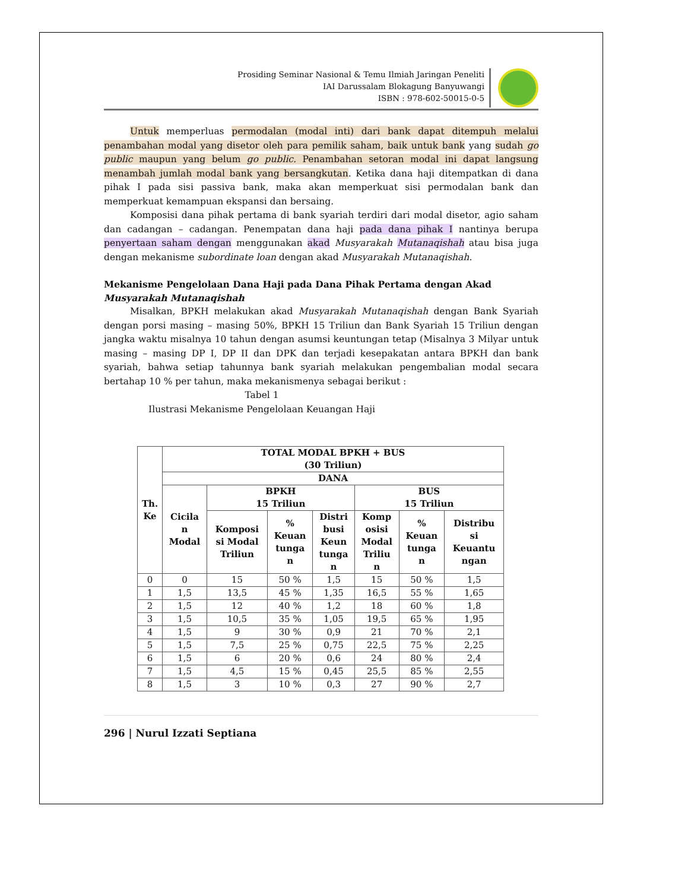Prosiding Seminar Nasional & Temu Ilmiah Jaringan Peneliti
IAI Darussalam Blokagung Banyuwangi
ISBN : 978-602-50015-0-5
Untuk memperluas permodalan (modal inti) dari bank dapat ditempuh melalui penambahan modal yang disetor oleh para pemilik saham, baik untuk bank yang sudah go public maupun yang belum go public. Penambahan setoran modal ini dapat langsung menambah jumlah modal bank yang bersangkutan. Ketika dana haji ditempatkan di dana pihak I pada sisi passiva bank, maka akan memperkuat sisi permodalan bank dan memperkuat kemampuan ekspansi dan bersaing.
Komposisi dana pihak pertama di bank syariah terdiri dari modal disetor, agio saham dan cadangan – cadangan. Penempatan dana haji pada dana pihak I nantinya berupa penyertaan saham dengan menggunakan akad Musyarakah Mutanaqishah atau bisa juga dengan mekanisme subordinate loan dengan akad Musyarakah Mutanaqishah.
Mekanisme Pengelolaan Dana Haji pada Dana Pihak Pertama dengan Akad Musyarakah Mutanaqishah
Misalkan, BPKH melakukan akad Musyarakah Mutanaqishah dengan Bank Syariah dengan porsi masing – masing 50%, BPKH 15 Triliun dan Bank Syariah 15 Triliun dengan jangka waktu misalnya 10 tahun dengan asumsi keuntungan tetap (Misalnya 3 Milyar untuk masing – masing DP I, DP II dan DPK dan terjadi kesepakatan antara BPKH dan bank syariah, bahwa setiap tahunnya bank syariah melakukan pengembalian modal secara bertahap 10 % per tahun, maka mekanismenya sebagai berikut :
Tabel 1
Ilustrasi Mekanisme Pengelolaan Keuangan Haji
| Th. Ke | TOTAL MODAL BPKH + BUS (30 Triliun) | | | | | | |
| --- | --- | --- | --- | --- | --- | --- | --- |
| | DANA | | | | | | |
| | Cicila n Modal | BPKH 15 Triliun | | | BUS 15 Triliun | | |
| | | Komposi si Modal Triliun | % Keuan tunga n | Distri busi Keun tunga n | Komp osisi Modal Triliu n | % Keuan tunga n | Distribu si Keuantu ngan |
| 0 | 0 | 15 | 50 % | 1,5 | 15 | 50 % | 1,5 |
| 1 | 1,5 | 13,5 | 45 % | 1,35 | 16,5 | 55 % | 1,65 |
| 2 | 1,5 | 12 | 40 % | 1,2 | 18 | 60 % | 1,8 |
| 3 | 1,5 | 10,5 | 35 % | 1,05 | 19,5 | 65 % | 1,95 |
| 4 | 1,5 | 9 | 30 % | 0,9 | 21 | 70 % | 2,1 |
| 5 | 1,5 | 7,5 | 25 % | 0,75 | 22,5 | 75 % | 2,25 |
| 6 | 1,5 | 6 | 20 % | 0,6 | 24 | 80 % | 2,4 |
| 7 | 1,5 | 4,5 | 15 % | 0,45 | 25,5 | 85 % | 2,55 |
| 8 | 1,5 | 3 | 10 % | 0,3 | 27 | 90 % | 2,7 |
296 | Nurul Izzati Septiana